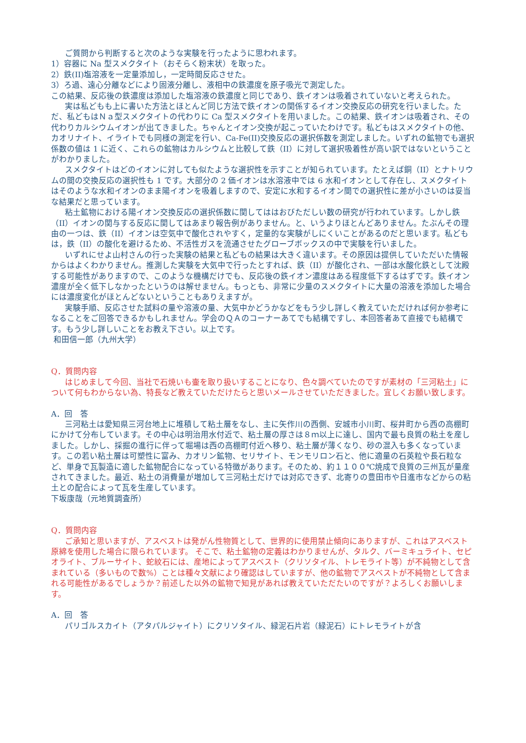ご質問から判断すると次のような実験を行ったように思われます。
1）容器に Na 型スメクタイト（おそらく粉末状）を取った。
2）鉄(II)塩溶液を一定量添加し，一定時間反応させた。
3）ろ過、遠心分離などにより固液分離し、液相中の鉄濃度を原子吸光で測定した。
この結果、反応後の鉄濃度は添加した塩溶液の鉄濃度と同じであり、鉄イオンは吸着されていないと考えられた。
実は私どもも上に書いた方法とほとんど同じ方法で鉄イオンの関係するイオン交換反応の研究を行いました。ただ、私どもはＮａ型スメクタイトの代わりに Ca 型スメクタイトを用いました。この結果、鉄イオンは吸着され、その代わりカルシウムイオンが出てきました。ちゃんとイオン交換が起こっていたわけです。私どもはスメクタイトの他、カオリナイト、イライトでも同様の測定を行い、Ca-Fe(II)交換反応の選択係数を測定しました。いずれの鉱物でも選択係数の値は 1 に近く、これらの鉱物はカルシウムと比較して鉄（II）に対して選択吸着性が高い訳ではないということがわかりました。
スメクタイトはどのイオンに対しても似たような選択性を示すことが知られています。たとえば銅（II）とナトリウムの間の交換反応の選択性も 1 です。大部分の 2 価イオンは水溶液中では 6 水和イオンとして存在し、スメクタイトはそのような水和イオンのまま陽イオンを吸着しますので、安定に水和するイオン間での選択性に差が小さいのは妥当な結果だと思っています。
粘土鉱物における陽イオン交換反応の選択係数に関してははおびただしい数の研究が行われています。しかし鉄（II）イオンの関与する反応に関してはあまり報告例がありません。と、いうよりほとんどありません。たぶんその理由の一つは、鉄（II）イオンは空気中で酸化されやすく，定量的な実験がしにくいことがあるのだと思います。私どもは，鉄（II）の酸化を避けるため、不活性ガスを流通させたグローブボックスの中で実験を行いました。
いずれにせよ山村さんの行った実験の結果と私どもの結果は大きく違います。その原因は提供していただいた情報からはよくわかりません。推測した実験を大気中で行ったとすれば、鉄（II）が酸化され、一部は水酸化鉄として沈殿する可能性がありますので、このような機構だけでも、反応後の鉄イオン濃度はある程度低下するはずです。鉄イオン濃度が全く低下しなかったというのは解せません。もっとも、非常に少量のスメクタイトに大量の溶液を添加した場合には濃度変化がほとんどないということもありえますが。
実験手順、反応させた試料の量や溶液の量、大気中かどうかなどをもう少し詳しく教えていただければ何か参考になることをご回答できるかもしれません。学会のＱＡのコーナーあてでも結構ですし、本回答者あて直接でも結構です。もう少し詳しいことをお教え下さい。以上です。
和田信一郎（九州大学）
Q．質問内容
はじめまして今回、当社で石焼いも壷を取り扱いすることになり、色々調べていたのですが素材の「三河粘土」について何もわからない為、特長など教えていただけたらと思いメールさせていただきました。宜しくお願い致します。
A．回　答
三河粘土は愛知県三河台地上に堆積して粘土層をなし、主に矢作川の西側、安城市小川町、桜井町から西の高棚町にかけて分布しています。その中心は明治用水付近で、粘土層の厚さは８ｍ以上に達し、国内で最も良質の粘土を産しました。しかし、採掘の進行に伴って堀場は西の高棚町付近へ移り、粘土層が薄くなり、砂の混入も多くなっています。この若い粘土層は可塑性に富み、カオリン鉱物、セリサイト、モンモリロン石と、他に適量の石英粒や長石粒など、単身で瓦製造に適した鉱物配合になっている特徴があります。そのため、約１１００℃焼成で良質の三州瓦が量産されてきました。最近、粘土の消費量が増加して三河粘土だけでは対応できず、北寄りの豊田市や日進市などからの粘土との配合によって瓦を生産しています。
下坂康哉（元地質調査所）
Q．質問内容
ご承知と思いますが、アスベストは発がん性物質として、世界的に使用禁止傾向にありますが、これはアスベスト原綿を使用した場合に限られています。 そこで、粘土鉱物の定義はわかりませんが、タルク、バーミキュライト、セピオライト、ブルーサイト、蛇紋石には、産地によってアスベスト（クリソタイル、トレモライト等）が不純物として含まれている（多いもので数%）ことは種々文献により確認はしていますが、他の鉱物でアスベストが不純物として含まれる可能性があるでしょうか？前述した以外の鉱物で知見があれば教えていただたいのですが？よろしくお願いします。
A．回　答
パリゴルスカイト（アタパルジャイト）にクリソタイル、緑泥石片岩（緑泥石）にトレモライトが含